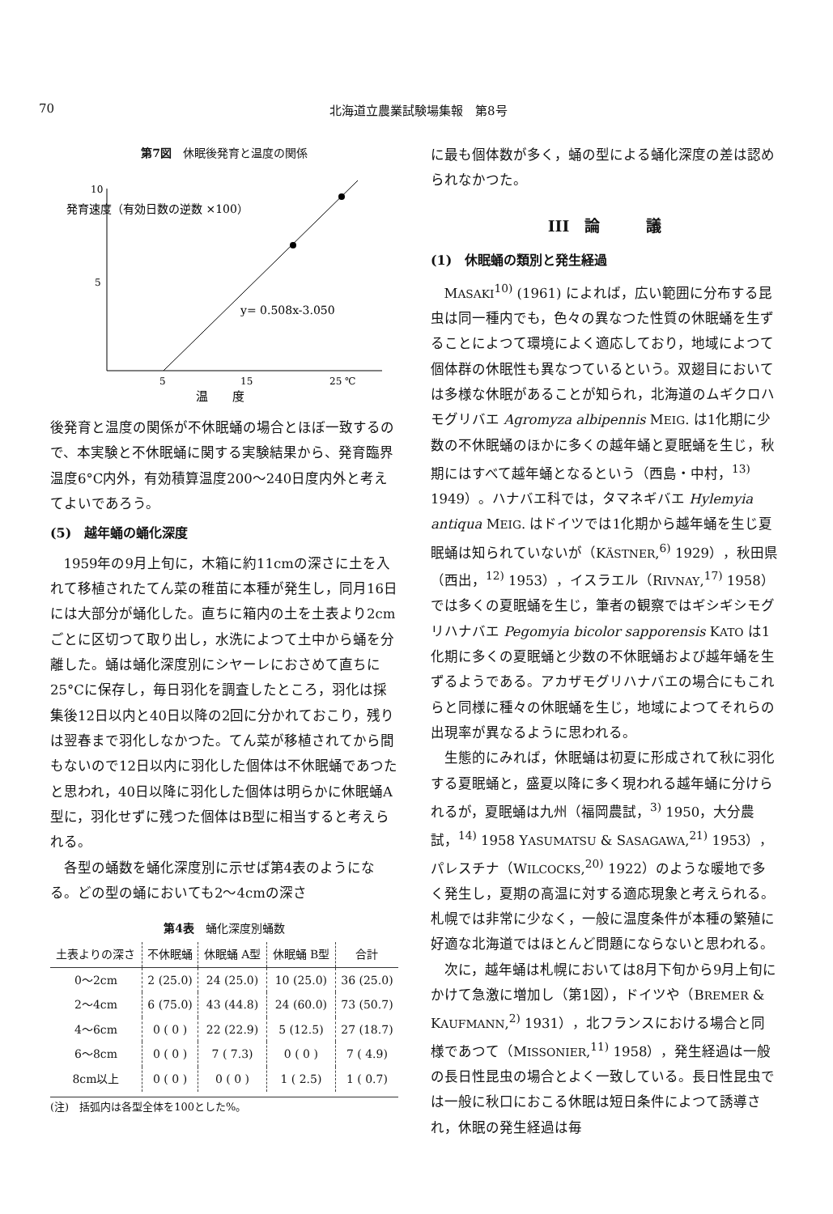70 北海道立農業試験場集報　第8号
第7図　休眠後発育と温度の関係
発育速度（有効日数の逆数 ×100）
10
5
y= 0.508x-3.050
5
15
25 ℃
温　　度
後発育と温度の関係が不休眠蛹の場合とほぼ一致するので、本実験と不休眠蛹に関する実験結果から、発育臨界温度6°C内外，有効積算温度200～240日度内外と考えてよいであろう。
(5)　越年蛹の蛹化深度
1959年の9月上旬に，木箱に約11cmの深さに土を入れて移植されたてん菜の稚苗に本種が発生し，同月16日には大部分が蛹化した。直ちに箱内の土を土表より2cmごとに区切つて取り出し，水洗によつて土中から蛹を分離した。蛹は蛹化深度別にシヤーレにおさめて直ちに25°Cに保存し，毎日羽化を調査したところ，羽化は採集後12日以内と40日以降の2回に分かれておこり，残りは翌春まで羽化しなかつた。てん菜が移植されてから間もないので12日以内に羽化した個体は不休眠蛹であつたと思われ，40日以降に羽化した個体は明らかに休眠蛹A型に，羽化せずに残つた個体はB型に相当すると考えられる。
各型の蛹数を蛹化深度別に示せば第4表のようになる。どの型の蛹においても2～4cmの深さ
第4表　蛹化深度別蛹数
| 土表よりの深さ | 不休眠蛹 | 休眠蛹 A型 | 休眠蛹 B型 | 合計 |
| --- | --- | --- | --- | --- |
| 0～2cm | 2 (25.0) | 24 (25.0) | 10 (25.0) | 36 (25.0) |
| 2～4cm | 6 (75.0) | 43 (44.8) | 24 (60.0) | 73 (50.7) |
| 4～6cm | 0 ( 0 ) | 22 (22.9) | 5 (12.5) | 27 (18.7) |
| 6～8cm | 0 ( 0 ) | 7 ( 7.3) | 0 ( 0 ) | 7 ( 4.9) |
| 8cm以上 | 0 ( 0 ) | 0 ( 0 ) | 1 ( 2.5) | 1 ( 0.7) |
(注)　括弧内は各型全体を100とした%。
に最も個体数が多く，蛹の型による蛹化深度の差は認められなかつた。
III　論　　　議
(1)　休眠蛹の類別と発生経過
MASAKI<sup>10)</sup> (1961) によれば，広い範囲に分布する昆虫は同一種内でも，色々の異なつた性質の休眠蛹を生ずることによつて環境によく適応しており，地域によつて個体群の休眠性も異なつているという。双翅目においては多様な休眠があることが知られ，北海道のムギクロハモグリバエ Agromyza albipennis MEIG. は1化期に少数の不休眠蛹のほかに多くの越年蛹と夏眠蛹を生じ，秋期にはすべて越年蛹となるという（西島・中村，<sup>13)</sup> 1949）。ハナバエ科では，タマネギバエ Hylemyia antiqua MEIG. はドイツでは1化期から越年蛹を生じ夏眠蛹は知られていないが（KÄSTNER,<sup>6)</sup> 1929），秋田県（西出，<sup>12)</sup> 1953），イスラエル（RIVNAY,<sup>17)</sup> 1958）では多くの夏眠蛹を生じ，筆者の観察ではギシギシモグリハナバエ Pegomyia bicolor sapporensis KATO は1化期に多くの夏眠蛹と少数の不休眠蛹および越年蛹を生ずるようである。アカザモグリハナバエの場合にもこれらと同様に種々の休眠蛹を生じ，地域によつてそれらの出現率が異なるように思われる。
生態的にみれば，休眠蛹は初夏に形成されて秋に羽化する夏眠蛹と，盛夏以降に多く現われる越年蛹に分けられるが，夏眠蛹は九州（福岡農試，<sup>3)</sup> 1950，大分農試，<sup>14)</sup> 1958 YASUMATSU & SASAGAWA,<sup>21)</sup> 1953），パレスチナ（WILCOCKS,<sup>20)</sup> 1922）のような暖地で多く発生し，夏期の高温に対する適応現象と考えられる。札幌では非常に少なく，一般に温度条件が本種の繁殖に好適な北海道ではほとんど問題にならないと思われる。
次に，越年蛹は札幌においては8月下旬から9月上旬にかけて急激に増加し（第1図），ドイツや（BREMER & KAUFMANN,<sup>2)</sup> 1931），北フランスにおける場合と同様であつて（MISSONIER,<sup>11)</sup> 1958），発生経過は一般の長日性昆虫の場合とよく一致している。長日性昆虫では一般に秋口におこる休眠は短日条件によつて誘導され，休眠の発生経過は毎